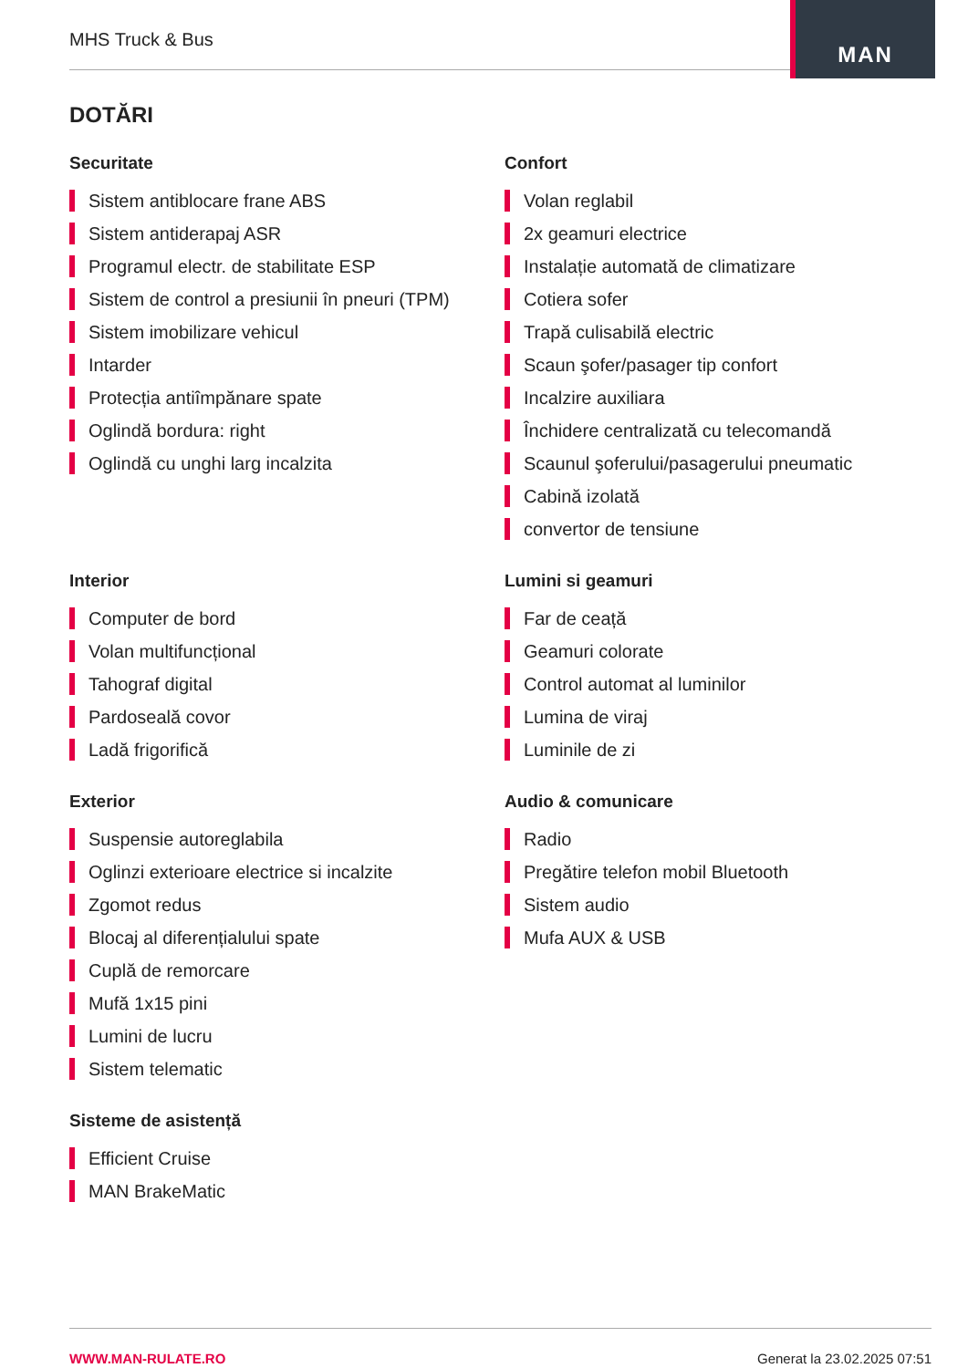MHS Truck & Bus
MAN
DOTĂRI
Securitate
Sistem antiblocare frane ABS
Sistem antiderapaj ASR
Programul electr. de stabilitate ESP
Sistem de control a presiunii în pneuri (TPM)
Sistem imobilizare vehicul
Intarder
Protecția antiîmpănare spate
Oglindă bordura: right
Oglindă cu unghi larg incalzita
Confort
Volan reglabil
2x geamuri electrice
Instalație automată de climatizare
Cotiera sofer
Trapă culisabilă electric
Scaun şofer/pasager tip confort
Incalzire auxiliara
Închidere centralizată cu telecomandă
Scaunul şoferului/pasagerului pneumatic
Cabină izolată
convertor de tensiune
Interior
Computer de bord
Volan multifuncțional
Tahograf digital
Pardoseală covor
Ladă frigorifică
Lumini si geamuri
Far de ceață
Geamuri colorate
Control automat al luminilor
Lumina de viraj
Luminile de zi
Exterior
Suspensie autoreglabila
Oglinzi exterioare electrice si incalzite
Zgomot redus
Blocaj al diferențialului spate
Cuplă de remorcare
Mufă 1x15 pini
Lumini de lucru
Sistem telematic
Audio & comunicare
Radio
Pregătire telefon mobil Bluetooth
Sistem audio
Mufa AUX & USB
Sisteme de asistență
Efficient Cruise
MAN BrakeMatic
WWW.MAN-RULATE.RO Generat la 23.02.2025 07:51